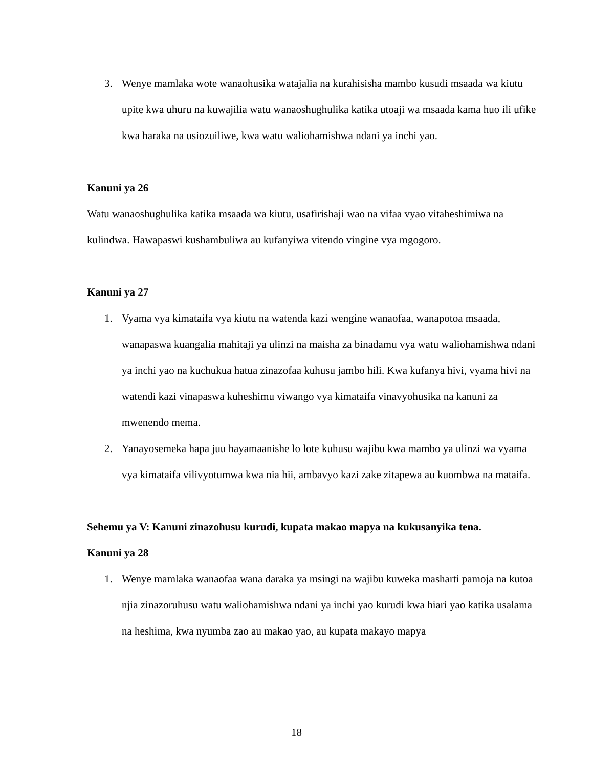3. Wenye mamlaka wote wanaohusika watajalia na kurahisisha mambo kusudi msaada wa kiutu upite kwa uhuru na kuwajilia watu wanaoshughulika katika utoaji wa msaada kama huo ili ufike kwa haraka na usiozuiliwe, kwa watu waliohamishwa ndani ya inchi yao.
Kanuni ya 26
Watu wanaoshughulika katika msaada wa kiutu, usafirishaji wao na vifaa vyao vitaheshimiwa na kulindwa. Hawapaswi kushambuliwa au kufanyiwa vitendo vingine vya mgogoro.
Kanuni ya 27
1. Vyama vya kimataifa vya kiutu na watenda kazi wengine wanaofaa, wanapotoa msaada, wanapaswa kuangalia mahitaji ya ulinzi na maisha za binadamu vya watu waliohamishwa ndani ya inchi yao na kuchukua hatua zinazofaa kuhusu jambo hili. Kwa kufanya hivi, vyama hivi na watendi kazi vinapaswa kuheshimu viwango vya kimataifa vinavyohusika na kanuni za mwenendo mema.
2. Yanayosemeka hapa juu hayamaanishe lo lote kuhusu wajibu kwa mambo ya ulinzi wa vyama vya kimataifa vilivyotumwa kwa nia hii, ambavyo kazi zake zitapewa au kuombwa na mataifa.
Sehemu ya V: Kanuni zinazohusu kurudi, kupata makao mapya na kukusanyika tena.
Kanuni ya 28
1. Wenye mamlaka wanaofaa wana daraka ya msingi na wajibu kuweka masharti pamoja na kutoa njia zinazoruhusu watu waliohamishwa ndani ya inchi yao kurudi kwa hiari yao katika usalama na heshima, kwa nyumba zao au makao yao, au kupata makayo mapya
18